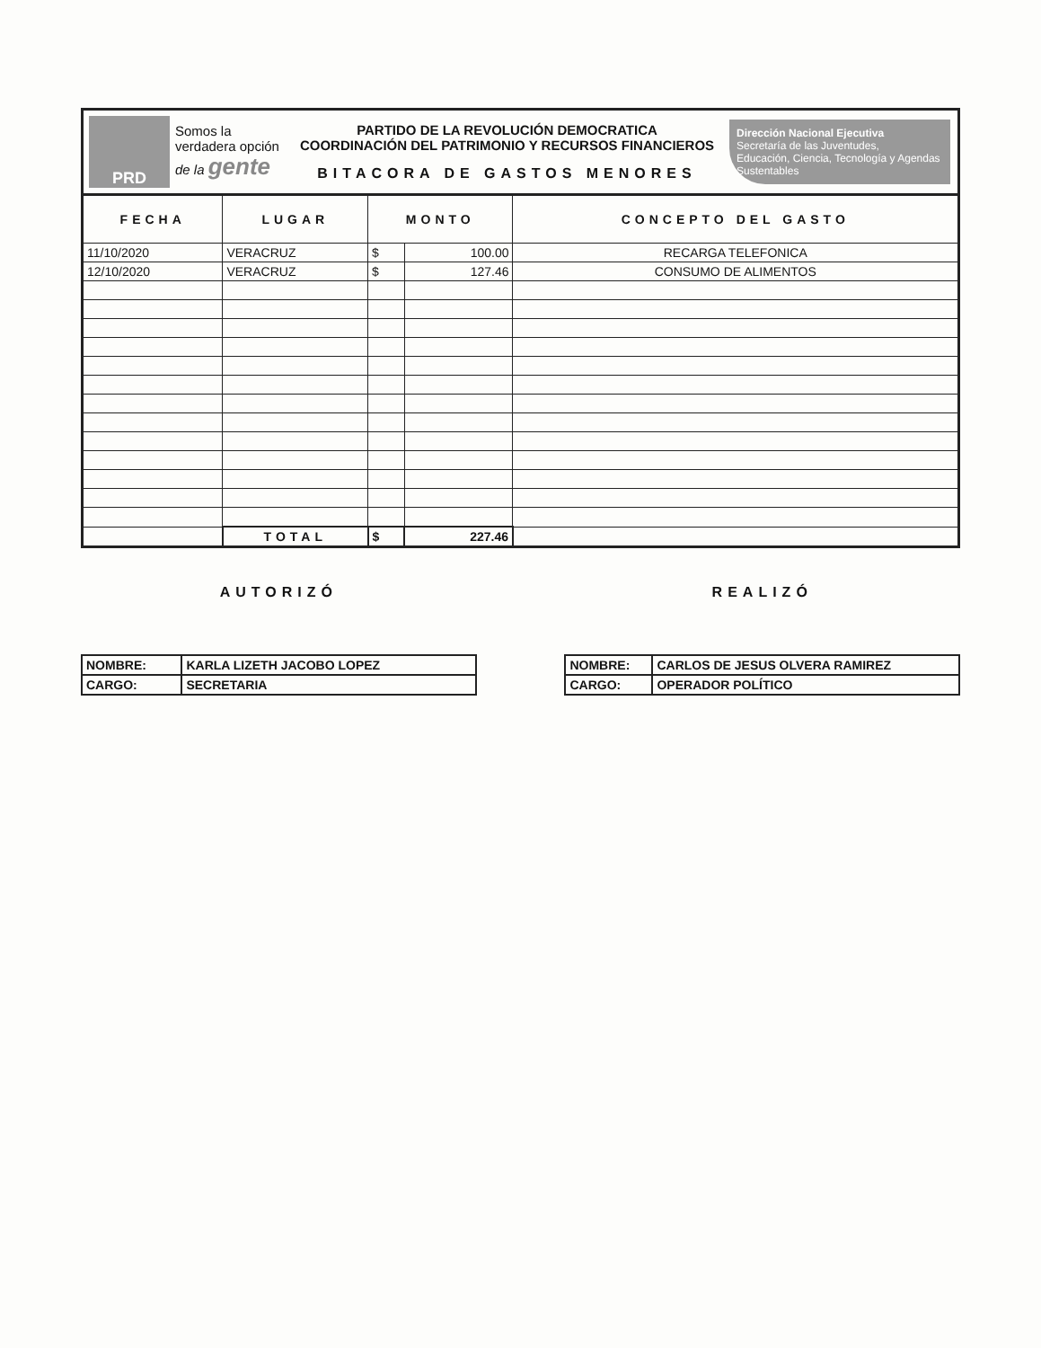PRD
Somos la verdadera opción de la gente
PARTIDO DE LA REVOLUCIÓN DEMOCRATICA
COORDINACIÓN DEL PATRIMONIO Y RECURSOS FINANCIEROS
BITACORA DE GASTOS MENORES
Dirección Nacional Ejecutiva
Secretaría de las Juventudes,
Educación, Ciencia, Tecnología y Agendas Sustentables
| FECHA | LUGAR | MONTO | | CONCEPTO DEL GASTO |
| --- | --- | --- | --- | --- |
| 11/10/2020 | VERACRUZ | $ | 100.00 | RECARGA TELEFONICA |
| 12/10/2020 | VERACRUZ | $ | 127.46 | CONSUMO DE ALIMENTOS |
| | TOTAL | $ | 227.46 | |
AUTORIZÓ
| NOMBRE: | KARLA LIZETH JACOBO LOPEZ |
| CARGO: | SECRETARIA |
REALIZÓ
| NOMBRE: | CARLOS DE JESUS OLVERA RAMIREZ |
| CARGO: | OPERADOR POLÍTICO |